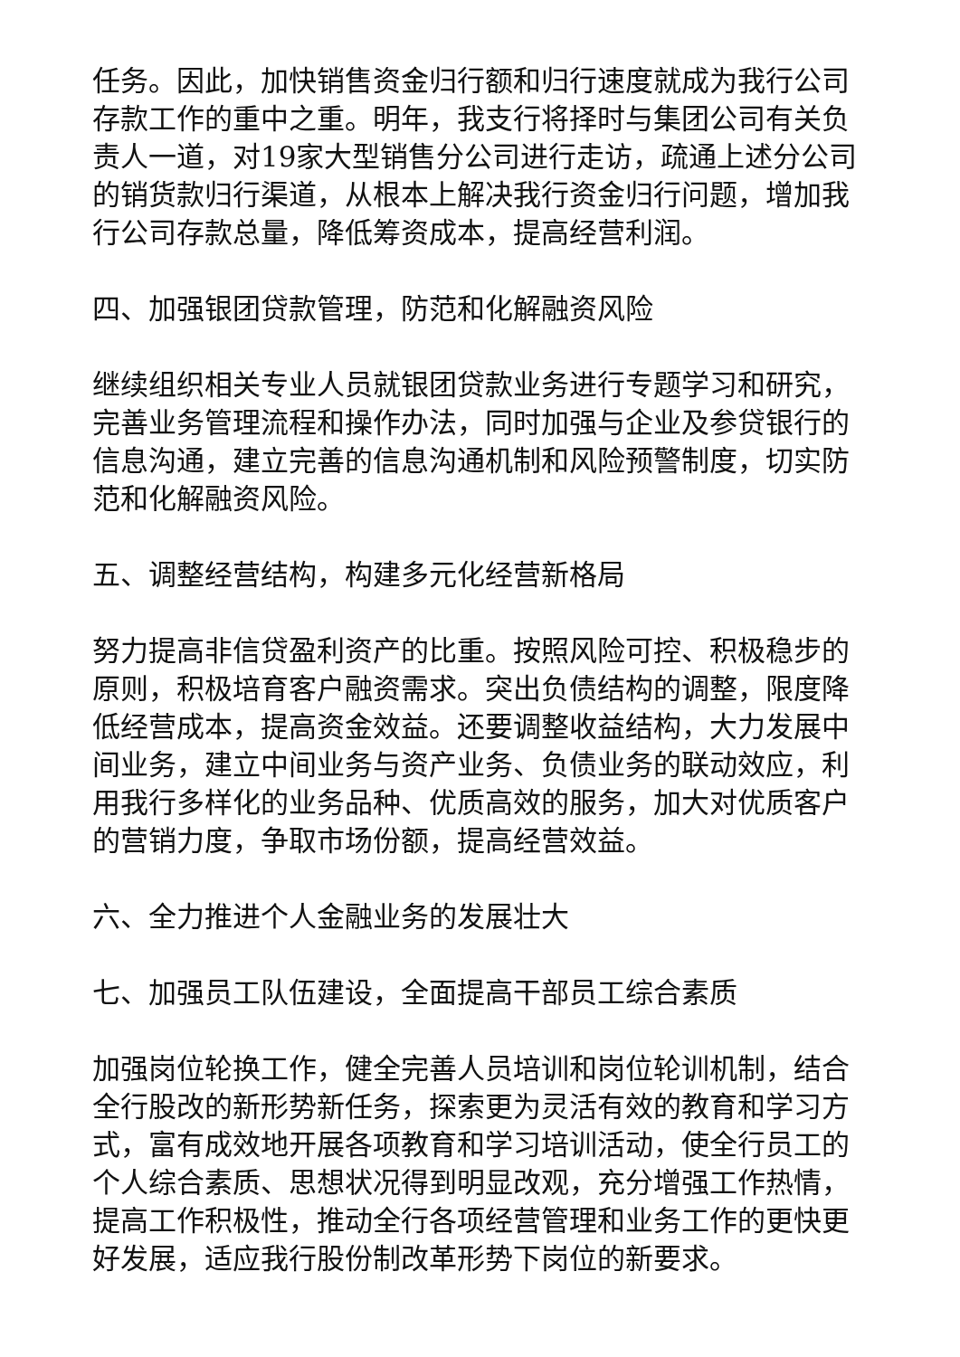任务。因此，加快销售资金归行额和归行速度就成为我行公司存款工作的重中之重。明年，我支行将择时与集团公司有关负责人一道，对19家大型销售分公司进行走访，疏通上述分公司的销货款归行渠道，从根本上解决我行资金归行问题，增加我行公司存款总量，降低筹资成本，提高经营利润。
四、加强银团贷款管理，防范和化解融资风险
继续组织相关专业人员就银团贷款业务进行专题学习和研究，完善业务管理流程和操作办法，同时加强与企业及参贷银行的信息沟通，建立完善的信息沟通机制和风险预警制度，切实防范和化解融资风险。
五、调整经营结构，构建多元化经营新格局
努力提高非信贷盈利资产的比重。按照风险可控、积极稳步的原则，积极培育客户融资需求。突出负债结构的调整，限度降低经营成本，提高资金效益。还要调整收益结构，大力发展中间业务，建立中间业务与资产业务、负债业务的联动效应，利用我行多样化的业务品种、优质高效的服务，加大对优质客户的营销力度，争取市场份额，提高经营效益。
六、全力推进个人金融业务的发展壮大
七、加强员工队伍建设，全面提高干部员工综合素质
加强岗位轮换工作，健全完善人员培训和岗位轮训机制，结合全行股改的新形势新任务，探索更为灵活有效的教育和学习方式，富有成效地开展各项教育和学习培训活动，使全行员工的个人综合素质、思想状况得到明显改观，充分增强工作热情，提高工作积极性，推动全行各项经营管理和业务工作的更快更好发展，适应我行股份制改革形势下岗位的新要求。